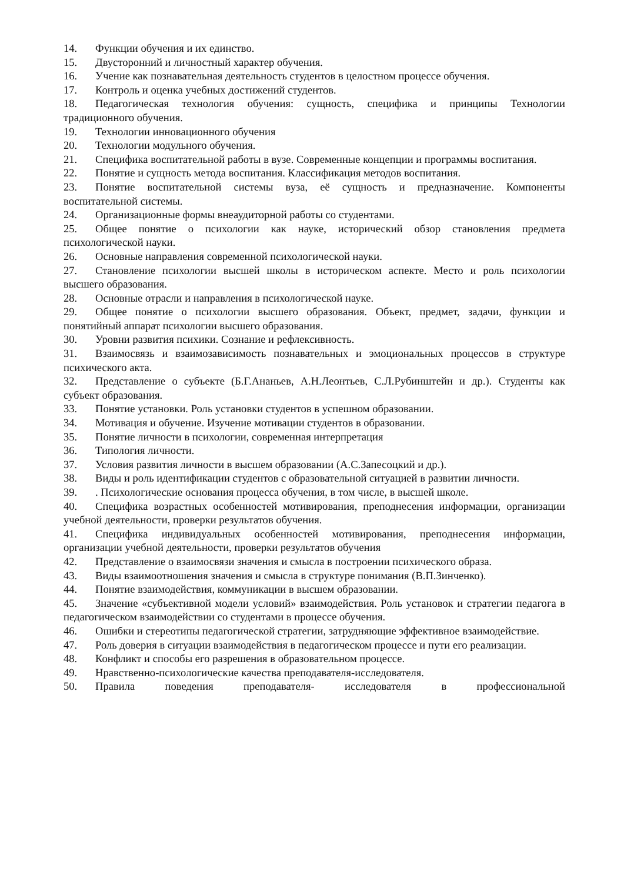14. Функции обучения и их единство.
15. Двусторонний и личностный характер обучения.
16. Учение как познавательная деятельность студентов в целостном процессе обучения.
17. Контроль и оценка учебных достижений студентов.
18. Педагогическая технология обучения: сущность, специфика и принципы Технологии традиционного обучения.
19. Технологии инновационного обучения
20. Технологии модульного обучения.
21. Специфика воспитательной работы в вузе. Современные концепции и программы воспитания.
22. Понятие и сущность метода воспитания. Классификация методов воспитания.
23. Понятие воспитательной системы вуза, её сущность и предназначение. Компоненты воспитательной системы.
24. Организационные формы внеаудиторной работы со студентами.
25. Общее понятие о психологии как науке, исторический обзор становления предмета психологической науки.
26. Основные направления современной психологической науки.
27. Становление психологии высшей школы в историческом аспекте. Место и роль психологии высшего образования.
28. Основные отрасли и направления в психологической науке.
29. Общее понятие о психологии высшего образования. Объект, предмет, задачи, функции и понятийный аппарат психологии высшего образования.
30. Уровни развития психики. Сознание и рефлексивность.
31. Взаимосвязь и взаимозависимость познавательных и эмоциональных процессов в структуре психического акта.
32. Представление о субъекте (Б.Г.Ананьев, А.Н.Леонтьев, С.Л.Рубинштейн и др.). Студенты как субъект образования.
33. Понятие установки. Роль установки студентов в успешном образовании.
34. Мотивация и обучение. Изучение мотивации студентов в образовании.
35. Понятие личности в психологии, современная интерпретация
36. Типология личности.
37. Условия развития личности в высшем образовании (А.С.Запесоцкий и др.).
38. Виды и роль идентификации студентов с образовательной ситуацией в развитии личности.
39.. Психологические основания процесса обучения, в том числе, в высшей школе.
40. Специфика возрастных особенностей мотивирования, преподнесения информации, организации учебной деятельности, проверки результатов обучения.
41. Специфика индивидуальных особенностей мотивирования, преподнесения информации, организации учебной деятельности, проверки результатов обучения
42. Представление о взаимосвязи значения и смысла в построении психического образа.
43. Виды взаимоотношения значения и смысла в структуре понимания (В.П.Зинченко).
44. Понятие взаимодействия, коммуникации в высшем образовании.
45. Значение «субъективной модели условий» взаимодействия. Роль установок и стратегии педагога в педагогическом взаимодействии со студентами в процессе обучения.
46. Ошибки и стереотипы педагогической стратегии, затрудняющие эффективное взаимодействие.
47. Роль доверия в ситуации взаимодействия в педагогическом процессе и пути его реализации.
48. Конфликт и способы его разрешения в образовательном процессе.
49. Нравственно-психологические качества преподавателя-исследователя.
50. Правила поведения преподавателя- исследователя в профессиональной